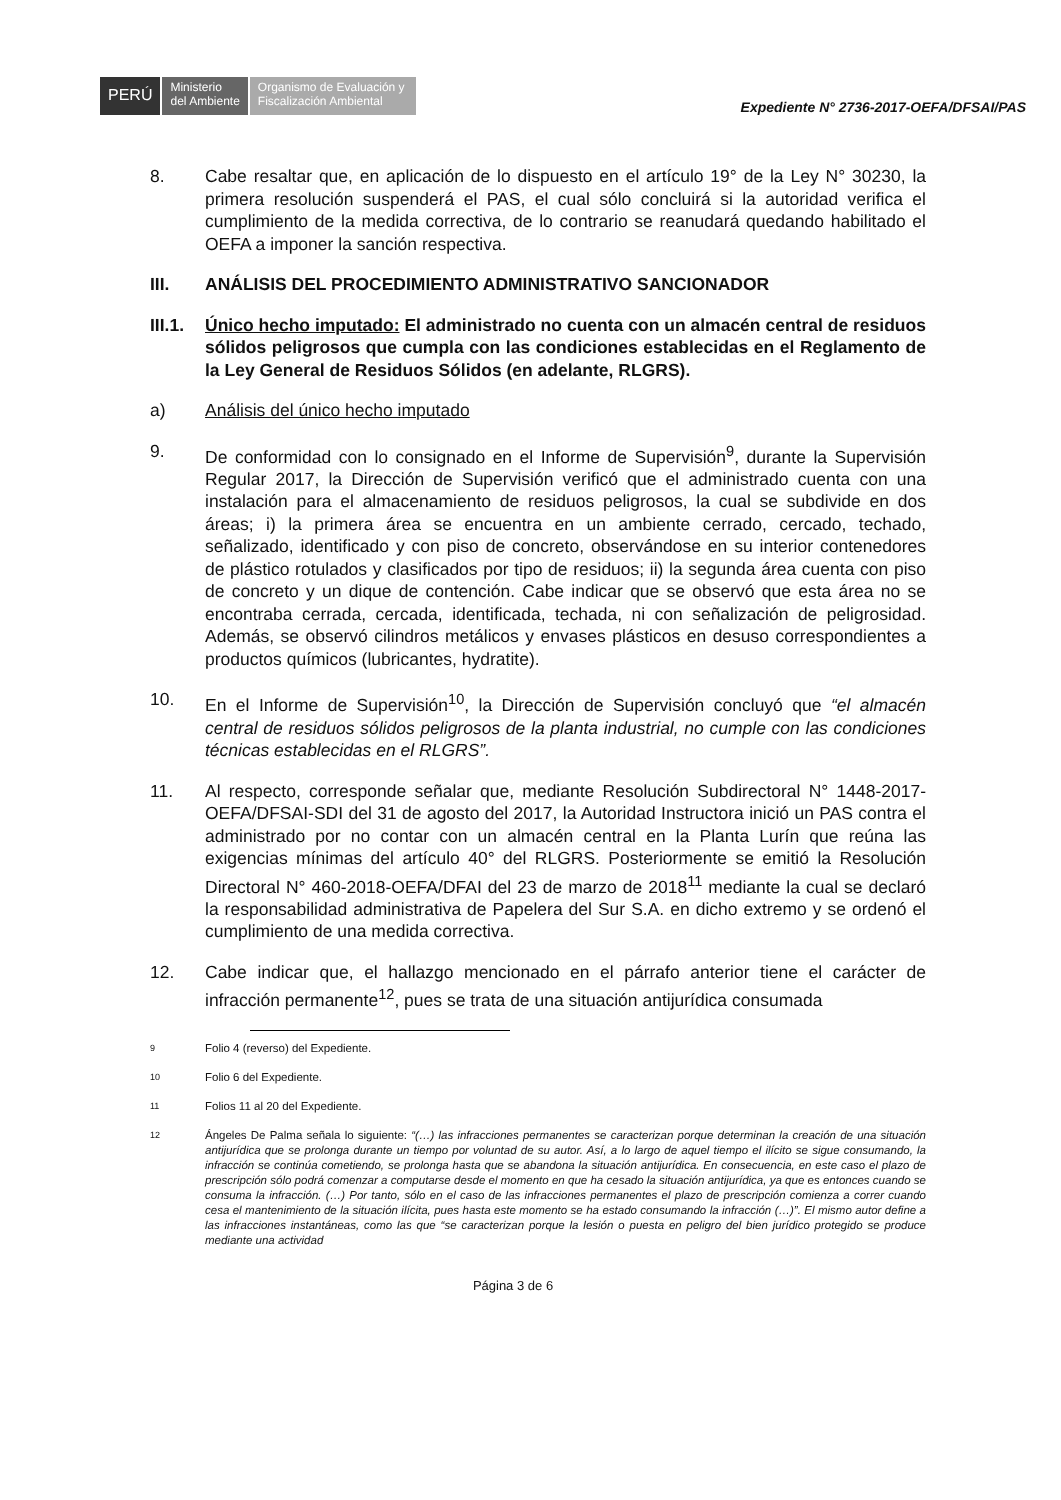PERÚ
Ministerio
del Ambiente
Organismo de Evaluación y Fiscalización Ambiental
Expediente N° 2736-2017-OEFA/DFSAI/PAS
8. Cabe resaltar que, en aplicación de lo dispuesto en el artículo 19° de la Ley N° 30230, la primera resolución suspenderá el PAS, el cual sólo concluirá si la autoridad verifica el cumplimiento de la medida correctiva, de lo contrario se reanudará quedando habilitado el OEFA a imponer la sanción respectiva.
III. ANÁLISIS DEL PROCEDIMIENTO ADMINISTRATIVO SANCIONADOR
III.1.
Único hecho imputado: El administrado no cuenta con un almacén central de residuos sólidos peligrosos que cumpla con las condiciones establecidas en el Reglamento de la Ley General de Residuos Sólidos (en adelante, RLGRS).
a) Análisis del único hecho imputado
9. De conformidad con lo consignado en el Informe de Supervisión<sup>9</sup>, durante la Supervisión Regular 2017, la Dirección de Supervisión verificó que el administrado cuenta con una instalación para el almacenamiento de residuos peligrosos, la cual se subdivide en dos áreas; i) la primera área se encuentra en un ambiente cerrado, cercado, techado, señalizado, identificado y con piso de concreto, observándose en su interior contenedores de plástico rotulados y clasificados por tipo de residuos; ii) la segunda área cuenta con piso de concreto y un dique de contención. Cabe indicar que se observó que esta área no se encontraba cerrada, cercada, identificada, techada, ni con señalización de peligrosidad. Además, se observó cilindros metálicos y envases plásticos en desuso correspondientes a productos químicos (lubricantes, hydratite).
10. En el Informe de Supervisión<sup>10</sup>, la Dirección de Supervisión concluyó que “el almacén central de residuos sólidos peligrosos de la planta industrial, no cumple con las condiciones técnicas establecidas en el RLGRS”.
11. Al respecto, corresponde señalar que, mediante Resolución Subdirectoral N° 1448-2017-OEFA/DFSAI-SDI del 31 de agosto del 2017, la Autoridad Instructora inició un PAS contra el administrado por no contar con un almacén central en la Planta Lurín que reúna las exigencias mínimas del artículo 40° del RLGRS. Posteriormente se emitió la Resolución Directoral N° 460-2018-OEFA/DFAI del 23 de marzo de 2018<sup>11</sup> mediante la cual se declaró la responsabilidad administrativa de Papelera del Sur S.A. en dicho extremo y se ordenó el cumplimiento de una medida correctiva.
12. Cabe indicar que, el hallazgo mencionado en el párrafo anterior tiene el carácter de infracción permanente<sup>12</sup>, pues se trata de una situación antijurídica consumada
9
Folio 4 (reverso) del Expediente.
10
Folio 6 del Expediente.
11
Folios 11 al 20 del Expediente.
12
Ángeles De Palma señala lo siguiente: “(…) las infracciones permanentes se caracterizan porque determinan la creación de una situación antijurídica que se prolonga durante un tiempo por voluntad de su autor. Así, a lo largo de aquel tiempo el ilícito se sigue consumando, la infracción se continúa cometiendo, se prolonga hasta que se abandona la situación antijurídica. En consecuencia, en este caso el plazo de prescripción sólo podrá comenzar a computarse desde el momento en que ha cesado la situación antijurídica, ya que es entonces cuando se consuma la infracción. (…) Por tanto, sólo en el caso de las infracciones permanentes el plazo de prescripción comienza a correr cuando cesa el mantenimiento de la situación ilícita, pues hasta este momento se ha estado consumando la infracción (…)”. El mismo autor define a las infracciones instantáneas, como las que “se caracterizan porque la lesión o puesta en peligro del bien jurídico protegido se produce mediante una actividad
Página 3 de 6